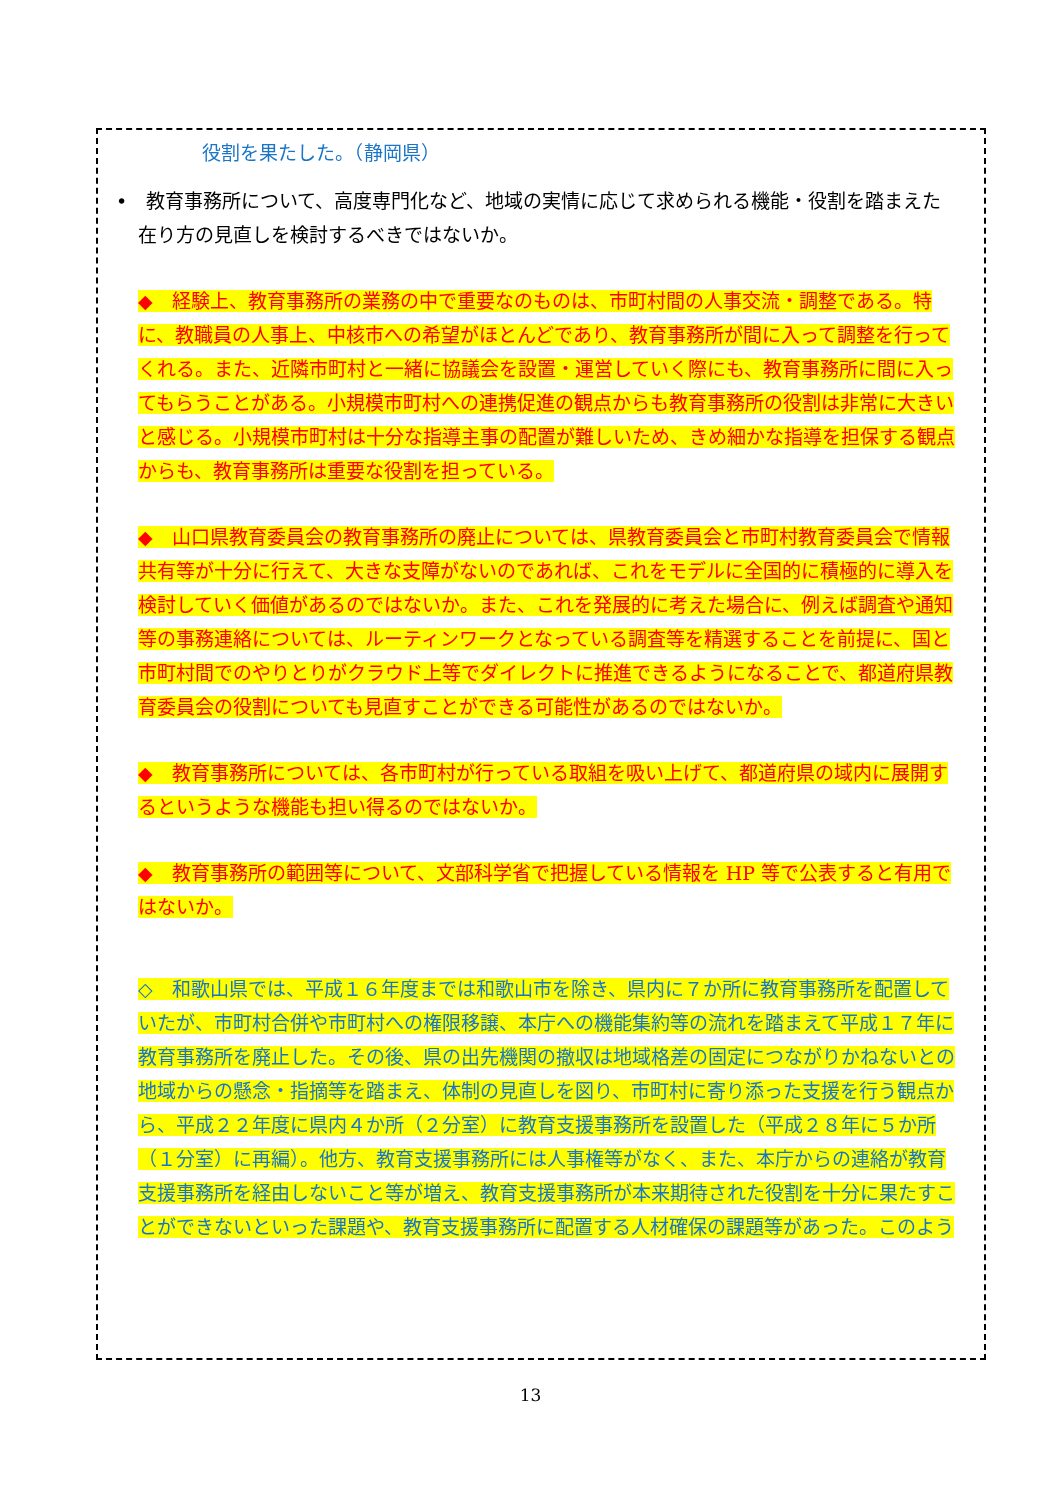役割を果たした。（静岡県）
•　教育事務所について、高度専門化など、地域の実情に応じて求められる機能・役割を踏まえた在り方の見直しを検討するべきではないか。
◆　経験上、教育事務所の業務の中で重要なのものは、市町村間の人事交流・調整である。特に、教職員の人事上、中核市への希望がほとんどであり、教育事務所が間に入って調整を行ってくれる。また、近隣市町村と一緒に協議会を設置・運営していく際にも、教育事務所に間に入ってもらうことがある。小規模市町村への連携促進の観点からも教育事務所の役割は非常に大きいと感じる。小規模市町村は十分な指導主事の配置が難しいため、きめ細かな指導を担保する観点からも、教育事務所は重要な役割を担っている。
◆　山口県教育委員会の教育事務所の廃止については、県教育委員会と市町村教育委員会で情報共有等が十分に行えて、大きな支障がないのであれば、これをモデルに全国的に積極的に導入を検討していく価値があるのではないか。また、これを発展的に考えた場合に、例えば調査や通知等の事務連絡については、ルーティンワークとなっている調査等を精選することを前提に、国と市町村間でのやりとりがクラウド上等でダイレクトに推進できるようになることで、都道府県教育委員会の役割についても見直すことができる可能性があるのではないか。
◆　教育事務所については、各市町村が行っている取組を吸い上げて、都道府県の域内に展開するというような機能も担い得るのではないか。
◆　教育事務所の範囲等について、文部科学省で把握している情報を HP 等で公表すると有用ではないか。
◇　和歌山県では、平成１６年度までは和歌山市を除き、県内に７か所に教育事務所を配置していたが、市町村合併や市町村への権限移譲、本庁への機能集約等の流れを踏まえて平成１７年に教育事務所を廃止した。その後、県の出先機関の撤収は地域格差の固定につながりかねないとの地域からの懸念・指摘等を踏まえ、体制の見直しを図り、市町村に寄り添った支援を行う観点から、平成２２年度に県内４か所（２分室）に教育支援事務所を設置した（平成２８年に５か所（１分室）に再編）。他方、教育支援事務所には人事権等がなく、また、本庁からの連絡が教育支援事務所を経由しないこと等が増え、教育支援事務所が本来期待された役割を十分に果たすことができないといった課題や、教育支援事務所に配置する人材確保の課題等があった。このよう
13